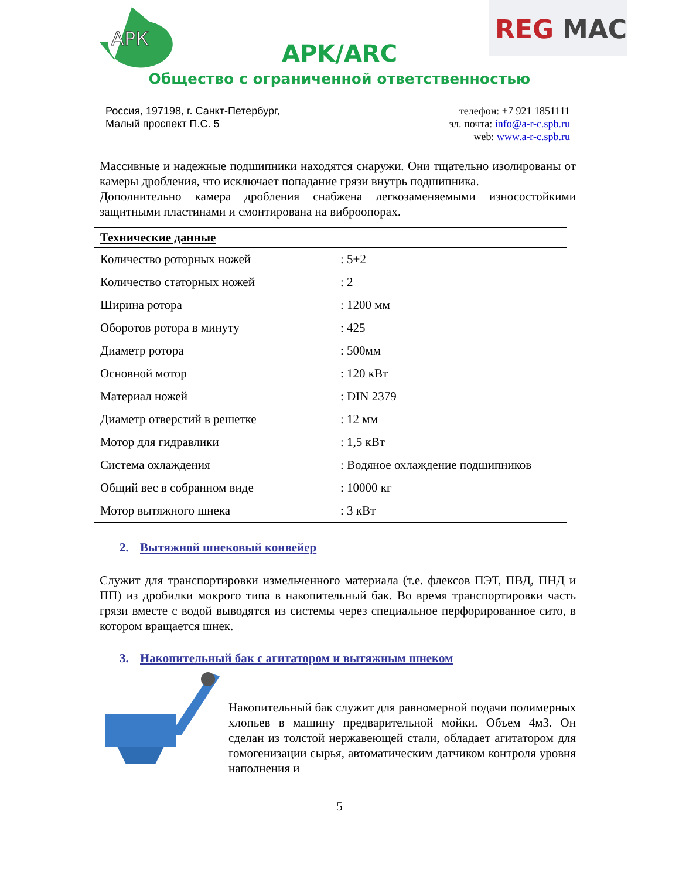АРК
REG
MAC
APK/ARC
Общество с ограниченной ответственностью
Россия, 197198, г. Санкт-Петербург,
Малый проспект П.С. 5
телефон: +7 921 1851111
эл. почта: info@a-r-c.spb.ru
web: www.a-r-c.spb.ru
Массивные и надежные подшипники находятся снаружи. Они тщательно изолированы от камеры дробления, что исключает попадание грязи внутрь подшипника.
Дополнительно камера дробления снабжена легкозаменяемыми износостойкими защитными пластинами и смонтирована на виброопорах.
| Технические данные | |
| --- | --- |
| Количество роторных ножей | : 5+2 |
| Количество статорных ножей | : 2 |
| Ширина ротора | : 1200 мм |
| Оборотов ротора в минуту | : 425 |
| Диаметр ротора | : 500мм |
| Основной мотор | : 120 кВт |
| Материал ножей | : DIN 2379 |
| Диаметр отверстий в решетке | : 12 мм |
| Мотор для гидравлики | : 1,5 кВт |
| Система охлаждения | : Водяное охлаждение подшипников |
| Общий вес в собранном виде | : 10000 кг |
| Мотор вытяжного шнека | : 3 кВт |
2. Вытяжной шнековый конвейер
Служит для транспортировки измельченного материала (т.е. флексов ПЭТ, ПВД, ПНД и ПП) из дробилки мокрого типа в накопительный бак. Во время транспортировки часть грязи вместе с водой выводятся из системы через специальное перфорированное сито, в котором вращается шнек.
3. Накопительный бак с агитатором и вытяжным шнеком
Накопительный бак служит для равномерной подачи полимерных хлопьев в машину предварительной мойки. Объем 4м3. Он сделан из толстой нержавеющей стали, обладает агитатором для гомогенизации сырья, автоматическим датчиком контроля уровня наполнения и
5